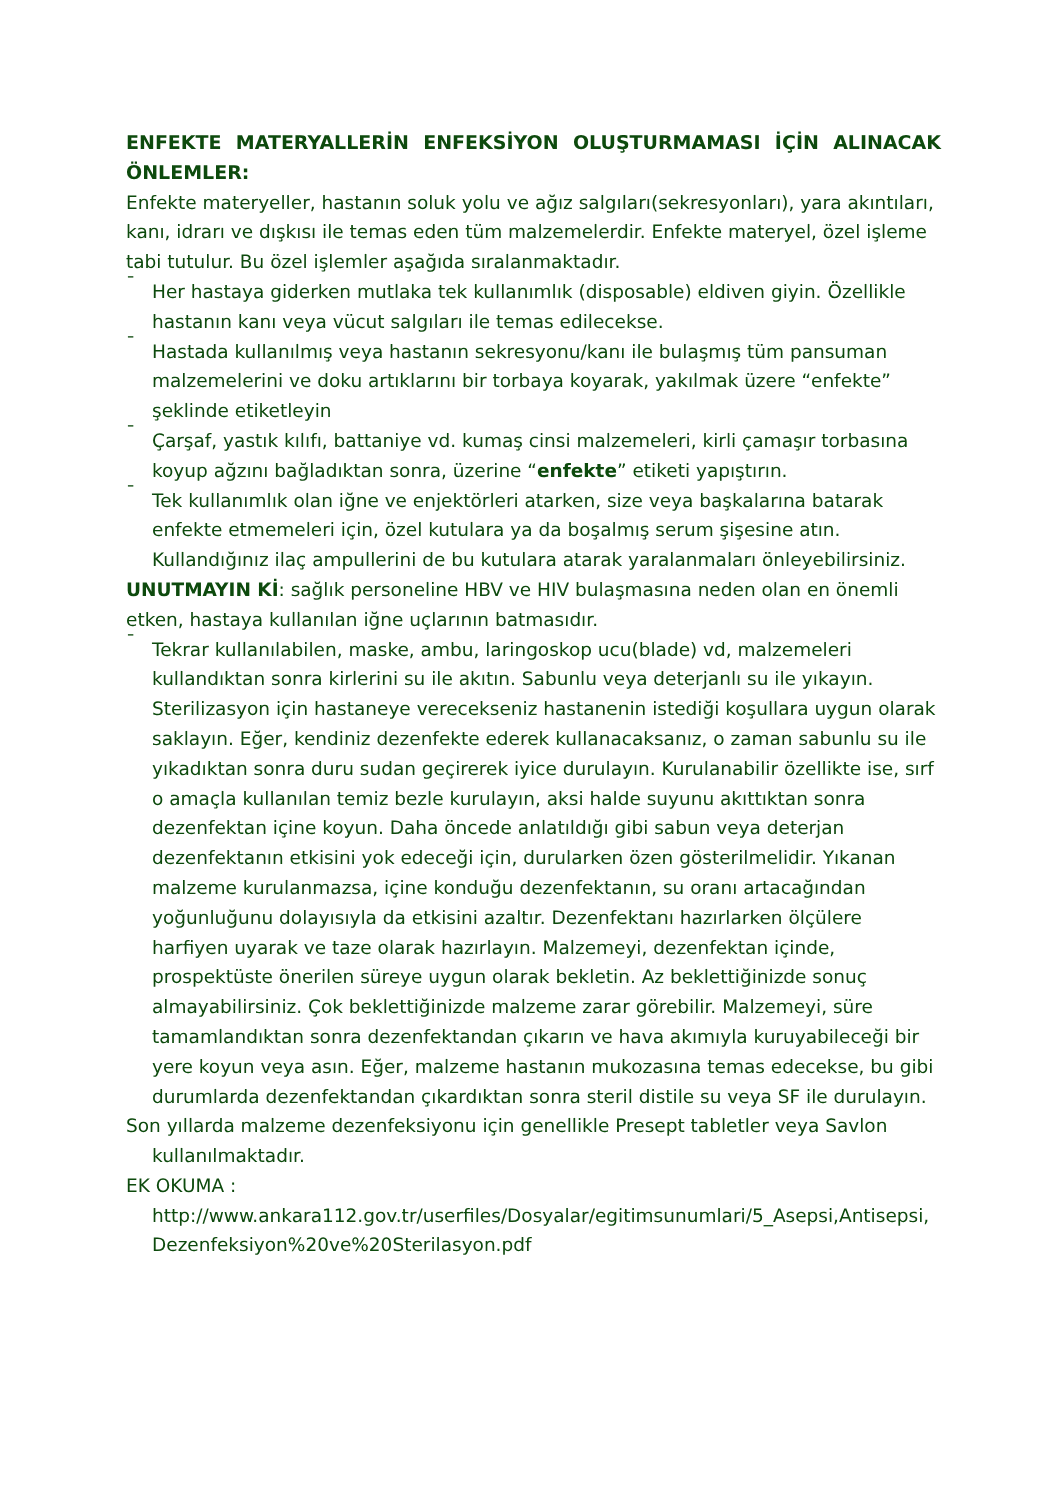ENFEKTE MATERYALLERİN ENFEKSİYON OLUŞTURMAMASI İÇİN ALINACAK ÖNLEMLER:
Enfekte materyeller, hastanın soluk yolu ve ağız salgıları(sekresyonları), yara akıntıları, kanı, idrarı ve dışkısı ile temas eden tüm malzemelerdir. Enfekte materyel, özel işleme tabi tutulur. Bu özel işlemler aşağıda sıralanmaktadır.
¯ Her hastaya giderken mutlaka tek kullanımlık (disposable) eldiven giyin. Özellikle hastanın kanı veya vücut salgıları ile temas edilecekse.
¯ Hastada kullanılmış veya hastanın sekresyonu/kanı ile bulaşmış tüm pansuman malzemelerini ve doku artıklarını bir torbaya koyarak, yakılmak üzere “enfekte” şeklinde etiketleyin
¯ Çarşaf, yastık kılıfı, battaniye vd. kumaş cinsi malzemeleri, kirli çamaşır torbasına koyup ağzını bağladıktan sonra, üzerine “enfekte” etiketi yapıştırın.
¯ Tek kullanımlık olan iğne ve enjektörleri atarken, size veya başkalarına batarak enfekte etmemeleri için, özel kutulara ya da boşalmış serum şişesine atın. Kullandığınız ilaç ampullerini de bu kutulara atarak yaralanmaları önleyebilirsiniz.
UNUTMAYIN Kİ: sağlık personeline HBV ve HIV bulaşmasına neden olan en önemli etken, hastaya kullanılan iğne uçlarının batmasıdır.
¯ Tekrar kullanılabilen, maske, ambu, laringoskop ucu(blade) vd, malzemeleri kullandıktan sonra kirlerini su ile akıtın. Sabunlu veya deterjanlı su ile yıkayın. Sterilizasyon için hastaneye verecekseniz hastanenin istediği koşullara uygun olarak saklayın. Eğer, kendiniz dezenfekte ederek kullanacaksanız, o zaman sabunlu su ile yıkadıktan sonra duru sudan geçirerek iyice durulayın. Kurulanabilir özellikte ise, sırf o amaçla kullanılan temiz bezle kurulayın, aksi halde suyunu akıttıktan sonra dezenfektan içine koyun. Daha öncede anlatıldığı gibi sabun veya deterjan dezenfektanın etkisini yok edeceği için, durularken özen gösterilmelidir. Yıkanan malzeme kurulanmazsa, içine konduğu dezenfektanın, su oranı artacağından yoğunluğunu dolayısıyla da etkisini azaltır. Dezenfektanı hazırlarken ölçülere harfiyen uyarak ve taze olarak hazırlayın. Malzemeyi, dezenfektan içinde, prospektüste önerilen süreye uygun olarak bekletin. Az beklettiğinizde sonuç almayabilirsiniz. Çok beklettiğinizde malzeme zarar görebilir. Malzemeyi, süre tamamlandıktan sonra dezenfektandan çıkarın ve hava akımıyla kuruyabileceği bir yere koyun veya asın. Eğer, malzeme hastanın mukozasına temas edecekse, bu gibi durumlarda dezenfektandan çıkardıktan sonra steril distile su veya SF ile durulayın.
Son yıllarda malzeme dezenfeksiyonu için genellikle Presept tabletler veya Savlon kullanılmaktadır.
EK OKUMA :
http://www.ankara112.gov.tr/userfiles/Dosyalar/egitimsunumlari/5_Asepsi,Antisepsi,Dezenfeksiyon%20ve%20Sterilasyon.pdf